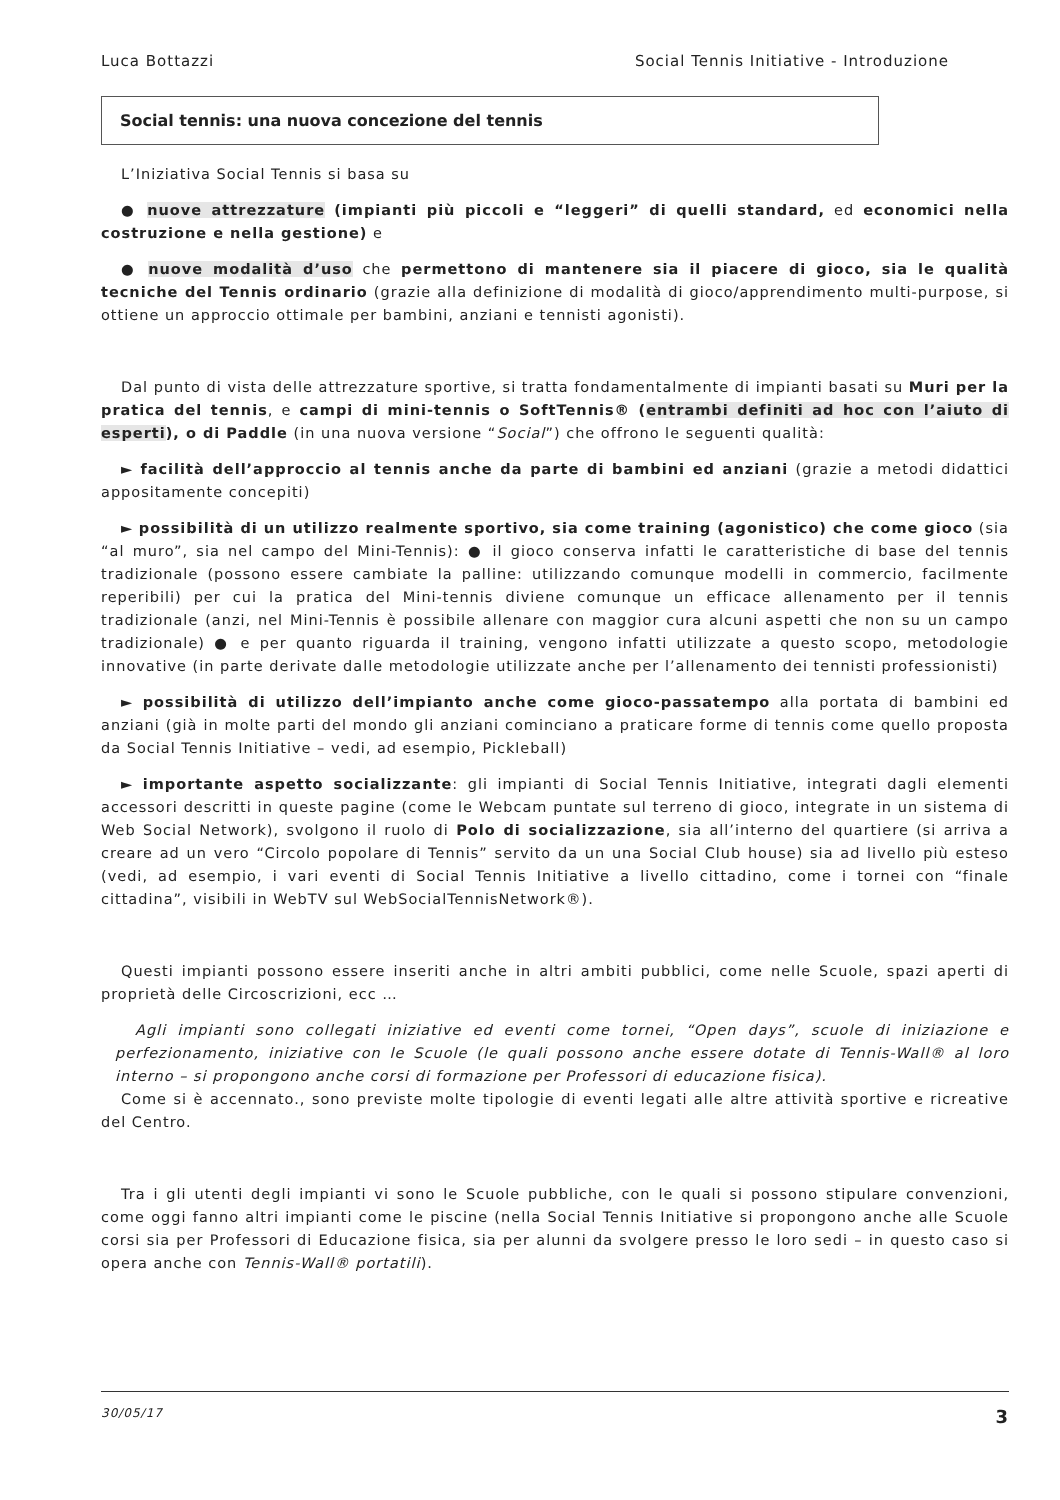Luca Bottazzi Social Tennis Initiative - Introduzione
Social tennis: una nuova concezione del tennis
L’Iniziativa Social Tennis si basa su
● nuove attrezzature (impianti più piccoli e “leggeri” di quelli standard, ed economici nella costruzione e nella gestione) e
● nuove modalità d’uso che permettono di mantenere sia il piacere di gioco, sia le qualità tecniche del Tennis ordinario (grazie alla definizione di modalità di gioco/apprendimento multi-purpose, si ottiene un approccio ottimale per bambini, anziani e tennisti agonisti).
Dal punto di vista delle attrezzature sportive, si tratta fondamentalmente di impianti basati su Muri per la pratica del tennis, e campi di mini-tennis o SoftTennis® (entrambi definiti ad hoc con l’aiuto di esperti), o di Paddle (in una nuova versione “Social”) che offrono le seguenti qualità:
► facilità dell’approccio al tennis anche da parte di bambini ed anziani (grazie a metodi didattici appositamente concepiti)
► possibilità di un utilizzo realmente sportivo, sia come training (agonistico) che come gioco (sia “al muro”, sia nel campo del Mini-Tennis): ● il gioco conserva infatti le caratteristiche di base del tennis tradizionale (possono essere cambiate la palline: utilizzando comunque modelli in commercio, facilmente reperibili) per cui la pratica del Mini-tennis diviene comunque un efficace allenamento per il tennis tradizionale (anzi, nel Mini-Tennis è possibile allenare con maggior cura alcuni aspetti che non su un campo tradizionale) ● e per quanto riguarda il training, vengono infatti utilizzate a questo scopo, metodologie innovative (in parte derivate dalle metodologie utilizzate anche per l’allenamento dei tennisti professionisti)
► possibilità di utilizzo dell’impianto anche come gioco-passatempo alla portata di bambini ed anziani (già in molte parti del mondo gli anziani cominciano a praticare forme di tennis come quello proposta da Social Tennis Initiative – vedi, ad esempio, Pickleball)
► importante aspetto socializzante: gli impianti di Social Tennis Initiative, integrati dagli elementi accessori descritti in queste pagine (come le Webcam puntate sul terreno di gioco, integrate in un sistema di Web Social Network), svolgono il ruolo di Polo di socializzazione, sia all’interno del quartiere (si arriva a creare ad un vero “Circolo popolare di Tennis” servito da un una Social Club house) sia ad livello più esteso (vedi, ad esempio, i vari eventi di Social Tennis Initiative a livello cittadino, come i tornei con “finale cittadina”, visibili in WebTV sul WebSocialTennisNetwork®).
Questi impianti possono essere inseriti anche in altri ambiti pubblici, come nelle Scuole, spazi aperti di proprietà delle Circoscrizioni, ecc …
Agli impianti sono collegati iniziative ed eventi come tornei, “Open days”, scuole di iniziazione e perfezionamento, iniziative con le Scuole (le quali possono anche essere dotate di Tennis-Wall® al loro interno – si propongono anche corsi di formazione per Professori di educazione fisica).
Come si è accennato., sono previste molte tipologie di eventi legati alle altre attività sportive e ricreative del Centro.
Tra i gli utenti degli impianti vi sono le Scuole pubbliche, con le quali si possono stipulare convenzioni, come oggi fanno altri impianti come le piscine (nella Social Tennis Initiative si propongono anche alle Scuole corsi sia per Professori di Educazione fisica, sia per alunni da svolgere presso le loro sedi – in questo caso si opera anche con Tennis-Wall® portatili).
30/05/17 3